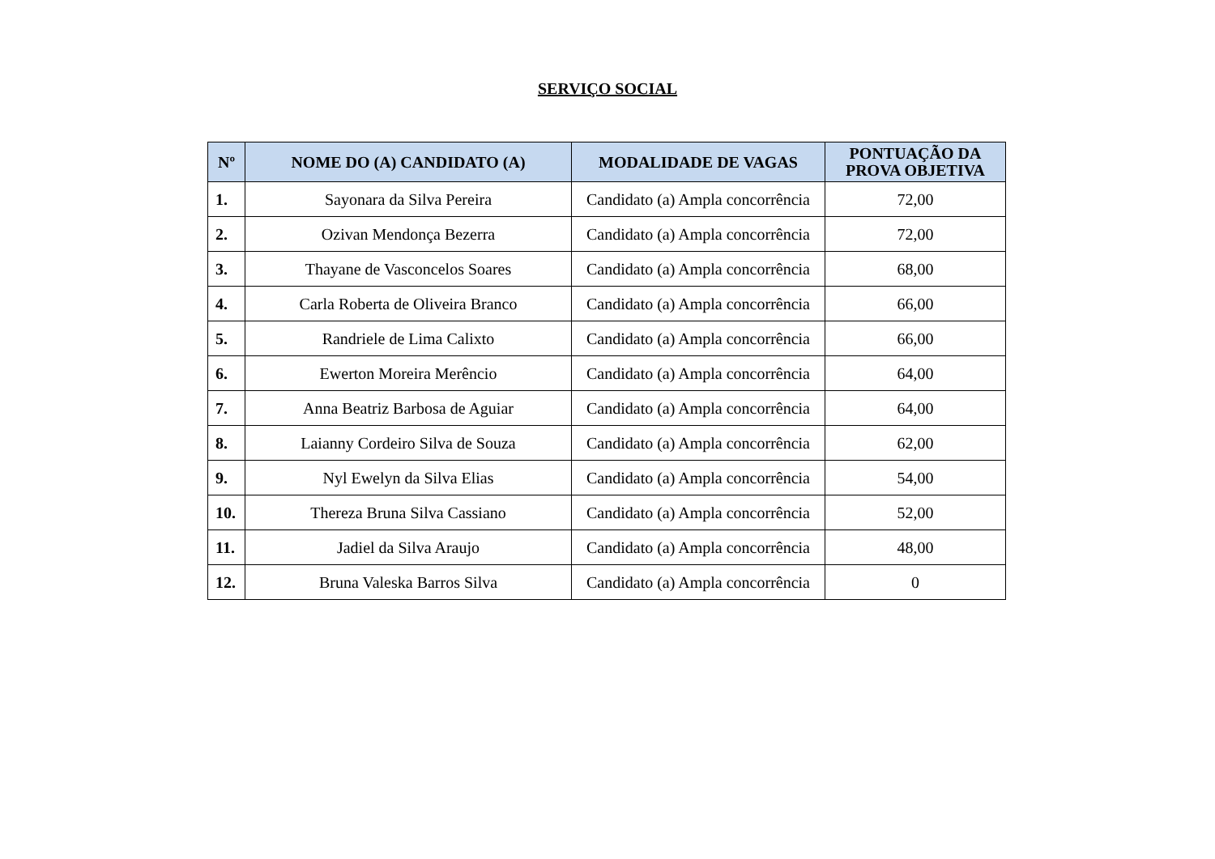SERVIÇO SOCIAL
| Nº | NOME DO (A) CANDIDATO (A) | MODALIDADE DE VAGAS | PONTUAÇÃO DA PROVA OBJETIVA |
| --- | --- | --- | --- |
| 1. | Sayonara da Silva Pereira | Candidato (a) Ampla concorrência | 72,00 |
| 2. | Ozivan Mendonça Bezerra | Candidato (a) Ampla concorrência | 72,00 |
| 3. | Thayane de Vasconcelos Soares | Candidato (a) Ampla concorrência | 68,00 |
| 4. | Carla Roberta de Oliveira Branco | Candidato (a) Ampla concorrência | 66,00 |
| 5. | Randriele de Lima Calixto | Candidato (a) Ampla concorrência | 66,00 |
| 6. | Ewerton Moreira Merêncio | Candidato (a) Ampla concorrência | 64,00 |
| 7. | Anna Beatriz Barbosa de Aguiar | Candidato (a) Ampla concorrência | 64,00 |
| 8. | Laianny Cordeiro Silva de Souza | Candidato (a) Ampla concorrência | 62,00 |
| 9. | Nyl Ewelyn da Silva Elias | Candidato (a) Ampla concorrência | 54,00 |
| 10. | Thereza Bruna Silva Cassiano | Candidato (a) Ampla concorrência | 52,00 |
| 11. | Jadiel da Silva Araujo | Candidato (a) Ampla concorrência | 48,00 |
| 12. | Bruna Valeska Barros Silva | Candidato (a) Ampla concorrência | 0 |